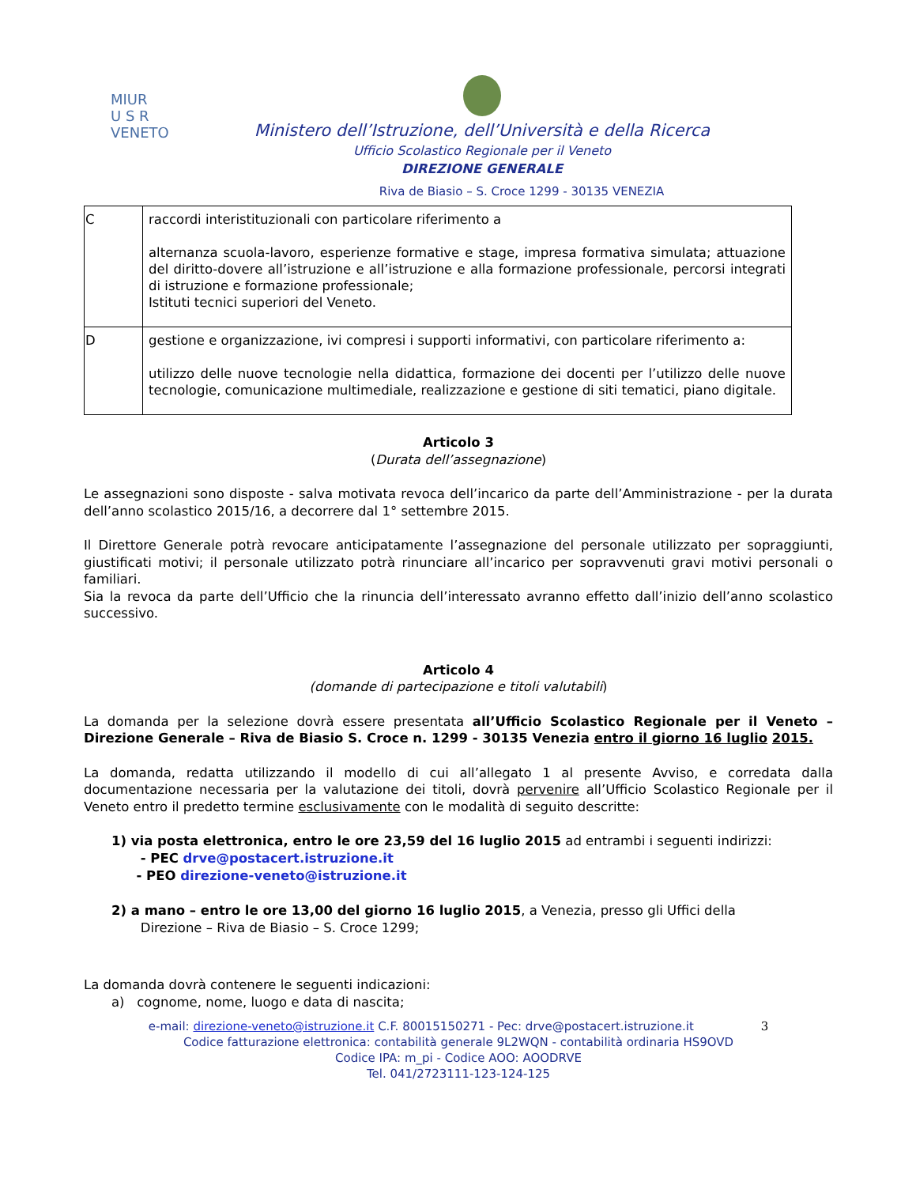MIUR
U S R
VENETO
Ministero dell’Istruzione, dell’Università e della Ricerca
Ufficio Scolastico Regionale per il Veneto
DIREZIONE GENERALE
Riva de Biasio – S. Croce 1299 - 30135 VENEZIA
| C | raccordi interistituzionali con particolare riferimento a alternanza scuola-lavoro, esperienze formative e stage, impresa formativa simulata; attuazione del diritto-dovere all’istruzione e all’istruzione e alla formazione professionale, percorsi integrati di istruzione e formazione professionale; Istituti tecnici superiori del Veneto. |
| D | gestione e organizzazione, ivi compresi i supporti informativi, con particolare riferimento a: utilizzo delle nuove tecnologie nella didattica, formazione dei docenti per l’utilizzo delle nuove tecnologie, comunicazione multimediale, realizzazione e gestione di siti tematici, piano digitale. |
Articolo 3
(Durata dell’assegnazione)
Le assegnazioni sono disposte - salva motivata revoca dell’incarico da parte dell’Amministrazione - per la durata dell’anno scolastico 2015/16, a decorrere dal 1° settembre 2015.
Il Direttore Generale potrà revocare anticipatamente l’assegnazione del personale utilizzato per sopraggiunti, giustificati motivi; il personale utilizzato potrà rinunciare all’incarico per sopravvenuti gravi motivi personali o familiari.
Sia la revoca da parte dell’Ufficio che la rinuncia dell’interessato avranno effetto dall’inizio dell’anno scolastico successivo.
Articolo 4
(domande di partecipazione e titoli valutabili)
La domanda per la selezione dovrà essere presentata all’Ufficio Scolastico Regionale per il Veneto – Direzione Generale – Riva de Biasio S. Croce n. 1299 - 30135 Venezia entro il giorno 16 luglio 2015.
La domanda, redatta utilizzando il modello di cui all’allegato 1 al presente Avviso, e corredata dalla documentazione necessaria per la valutazione dei titoli, dovrà pervenire all’Ufficio Scolastico Regionale per il Veneto entro il predetto termine esclusivamente con le modalità di seguito descritte:
1) via posta elettronica, entro le ore 23,59 del 16 luglio 2015 ad entrambi i seguenti indirizzi:
- PEC drve@postacert.istruzione.it
- PEO direzione-veneto@istruzione.it
2) a mano – entro le ore 13,00 del giorno 16 luglio 2015, a Venezia, presso gli Uffici della
Direzione – Riva de Biasio – S. Croce 1299;
La domanda dovrà contenere le seguenti indicazioni:
a) cognome, nome, luogo e data di nascita;
e-mail: direzione-veneto@istruzione.it C.F. 80015150271 - Pec: drve@postacert.istruzione.it 3
Codice fatturazione elettronica: contabilità generale 9L2WQN - contabilità ordinaria HS9OVD
Codice IPA: m_pi - Codice AOO: AOODRVE
Tel. 041/2723111-123-124-125